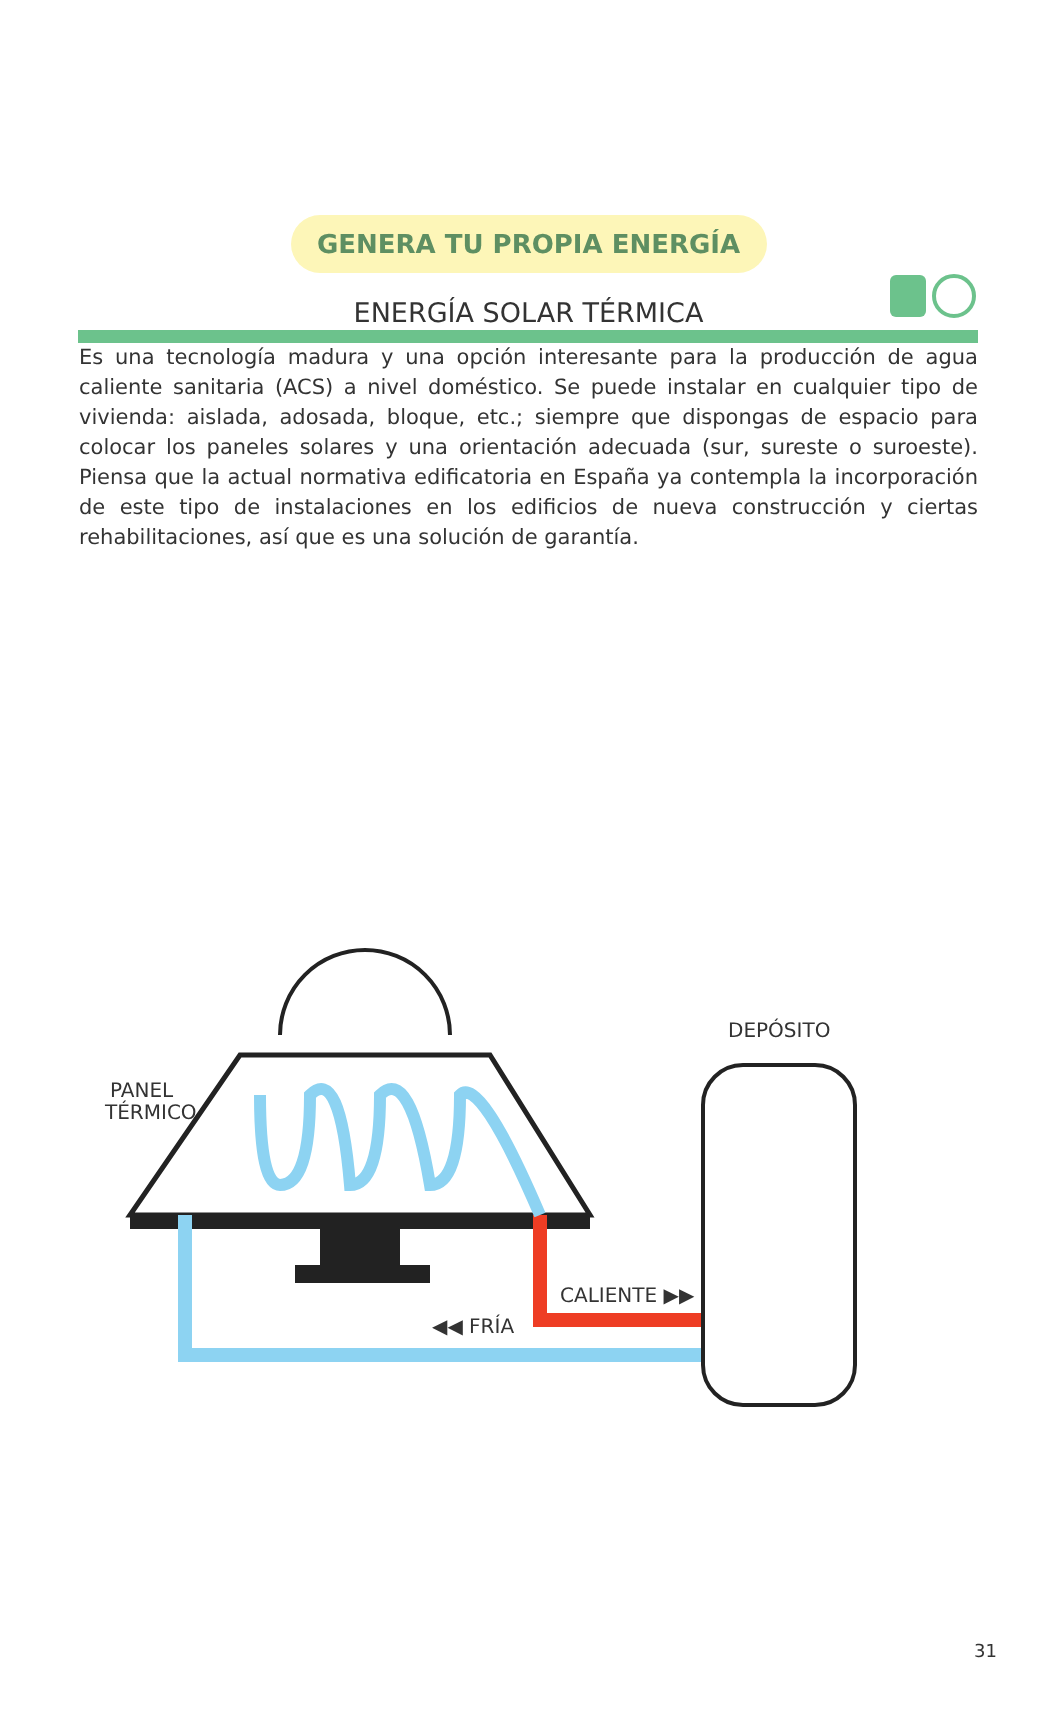GENERA TU PROPIA ENERGÍA
ENERGÍA SOLAR TÉRMICA
Es una tecnología madura y una opción interesante para la producción de agua caliente sanitaria (ACS) a nivel doméstico. Se puede instalar en cualquier tipo de vivienda: aislada, adosada, bloque, etc.; siempre que dispongas de espacio para colocar los paneles solares y una orientación adecuada (sur, sureste o suroeste). Piensa que la actual normativa edificatoria en España ya contempla la incorporación de este tipo de instalaciones en los edificios de nueva construcción y ciertas rehabilitaciones, así que es una solución de garantía.
PANEL
TÉRMICO
DEPÓSITO
CALIENTE ▶▶
◀◀ FRÍA
31